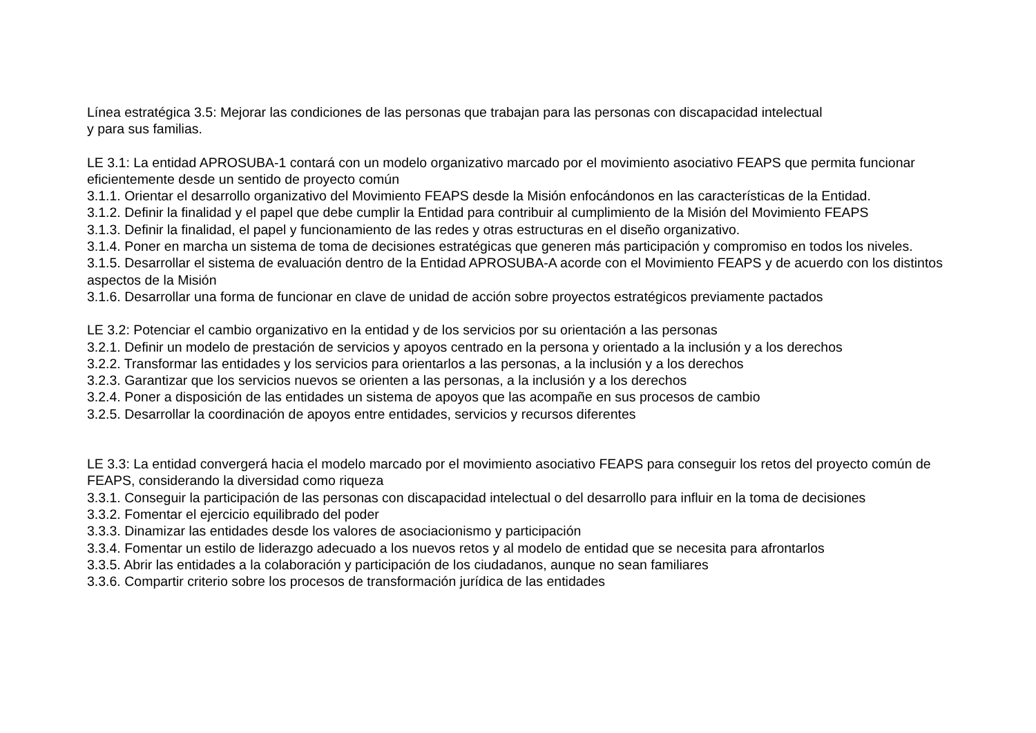Línea estratégica 3.5: Mejorar las condiciones de las personas que trabajan para las personas con discapacidad intelectual
y para sus familias.
LE 3.1: La entidad APROSUBA-1 contará con un modelo organizativo marcado por el movimiento asociativo FEAPS que permita funcionar eficientemente desde un sentido de proyecto común
3.1.1. Orientar el desarrollo organizativo del Movimiento FEAPS desde la Misión enfocándonos en las características de la Entidad.
3.1.2. Definir la finalidad y el papel que debe cumplir la Entidad para contribuir al cumplimiento de la Misión del Movimiento FEAPS
3.1.3. Definir la finalidad, el papel y funcionamiento de las redes y otras estructuras en el diseño organizativo.
3.1.4. Poner en marcha un sistema de toma de decisiones estratégicas que generen más participación y compromiso en todos los niveles.
3.1.5. Desarrollar el sistema de evaluación dentro de la Entidad APROSUBA-A acorde con el Movimiento FEAPS y de acuerdo con los distintos aspectos de la Misión
3.1.6. Desarrollar una forma de funcionar en clave de unidad de acción sobre proyectos estratégicos previamente pactados
LE 3.2: Potenciar el cambio organizativo en la entidad y de los servicios por su orientación a las personas
3.2.1. Definir un modelo de prestación de servicios y apoyos centrado en la persona y orientado a la inclusión y a los derechos
3.2.2. Transformar las entidades y los servicios para orientarlos a las personas, a la inclusión y a los derechos
3.2.3. Garantizar que los servicios nuevos se orienten a las personas, a la inclusión y a los derechos
3.2.4. Poner a disposición de las entidades un sistema de apoyos que las acompañe en sus procesos de cambio
3.2.5. Desarrollar la coordinación de apoyos entre entidades, servicios y recursos diferentes
LE 3.3: La entidad convergerá hacia el modelo marcado por el movimiento asociativo FEAPS para conseguir los retos del proyecto común de FEAPS, considerando la diversidad como riqueza
3.3.1. Conseguir la participación de las personas con discapacidad intelectual o del desarrollo para influir en la toma de decisiones
3.3.2. Fomentar el ejercicio equilibrado del poder
3.3.3. Dinamizar las entidades desde los valores de asociacionismo y participación
3.3.4. Fomentar un estilo de liderazgo adecuado a los nuevos retos y al modelo de entidad que se necesita para afrontarlos
3.3.5. Abrir las entidades a la colaboración y participación de los ciudadanos, aunque no sean familiares
3.3.6. Compartir criterio sobre los procesos de transformación jurídica de las entidades